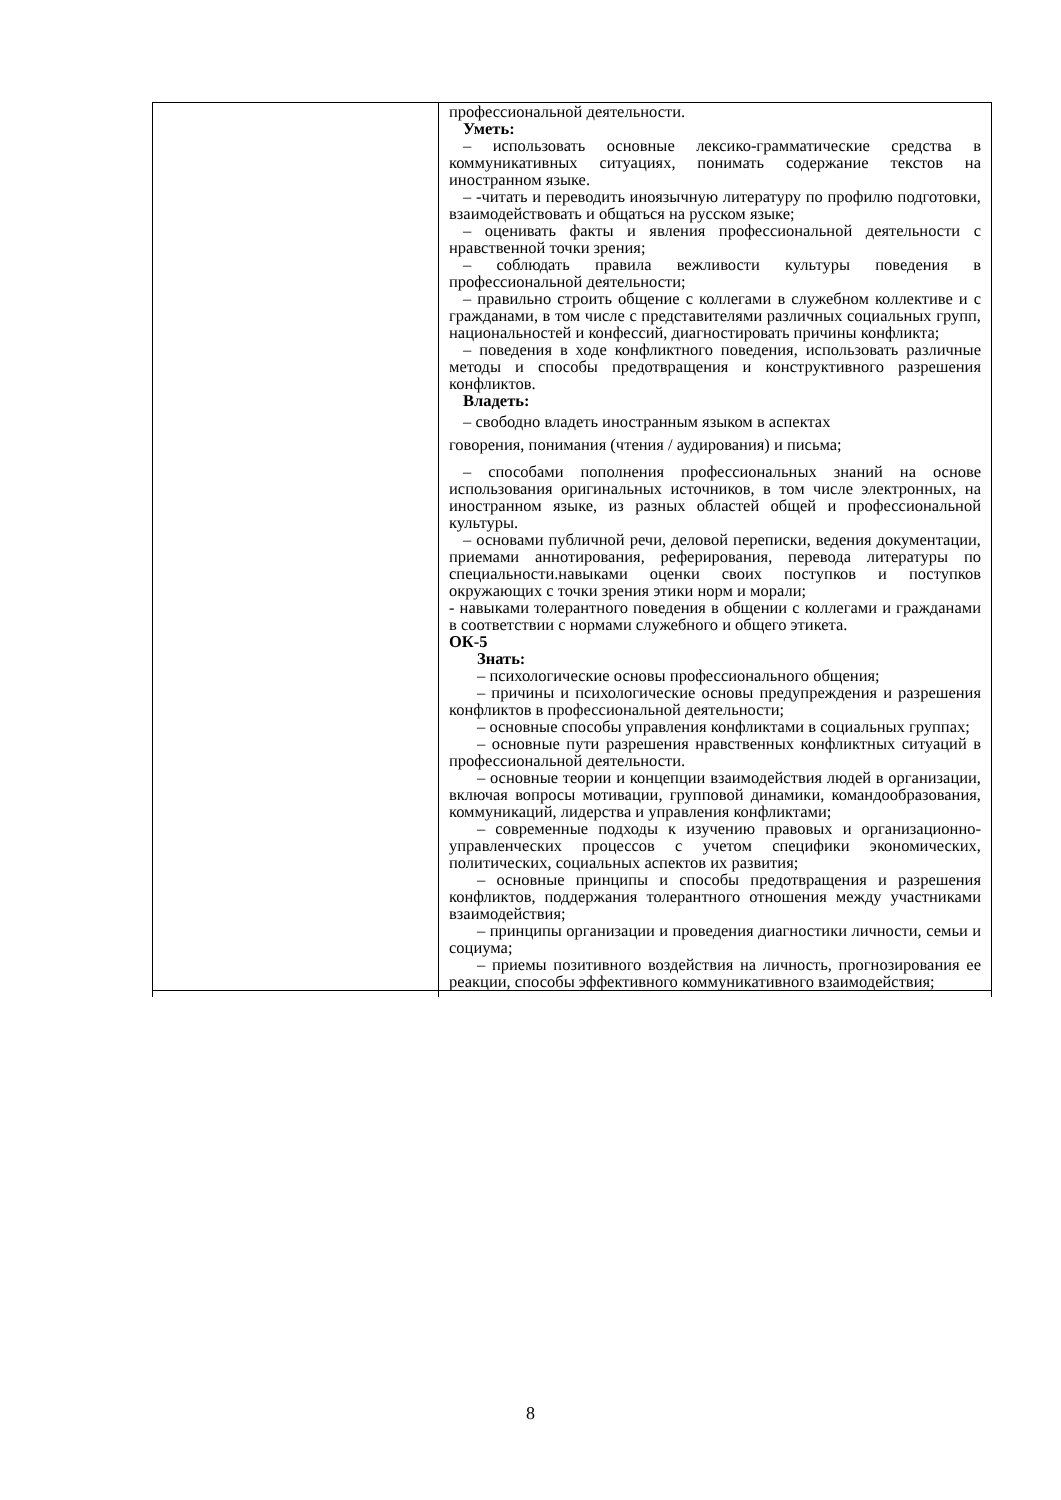| | профессиональной деятельности. Уметь: – использовать основные лексико-грамматические средства в коммуникативных ситуациях, понимать содержание текстов на иностранном языке. – -читать и переводить иноязычную литературу по профилю подготовки, взаимодействовать и общаться на русском языке; – оценивать факты и явления профессиональной деятельности с нравственной точки зрения; – соблюдать правила вежливости культуры поведения в профессиональной деятельности; – правильно строить общение с коллегами в служебном коллективе и с гражданами, в том числе с представителями различных социальных групп, национальностей и конфессий, диагностировать причины конфликта; – поведения в ходе конфликтного поведения, использовать различные методы и способы предотвращения и конструктивного разрешения конфликтов. Владеть: – свободно владеть иностранным языком в аспектах говорения, понимания (чтения / аудирования) и письма; – способами пополнения профессиональных знаний на основе использования оригинальных источников, в том числе электронных, на иностранном языке, из разных областей общей и профессиональной культуры. – основами публичной речи, деловой переписки, ведения документации, приемами аннотирования, реферирования, перевода литературы по специальности.навыками оценки своих поступков и поступков окружающих с точки зрения этики норм и морали; - навыками толерантного поведения в общении с коллегами и гражданами в соответствии с нормами служебного и общего этикета. ОК-5 Знать: – психологические основы профессионального общения; – причины и психологические основы предупреждения и разрешения конфликтов в профессиональной деятельности; – основные способы управления конфликтами в социальных группах; – основные пути разрешения нравственных конфликтных ситуаций в профессиональной деятельности. – основные теории и концепции взаимодействия людей в организации, включая вопросы мотивации, групповой динамики, командообразования, коммуникаций, лидерства и управления конфликтами; – современные подходы к изучению правовых и организационно-управленческих процессов с учетом специфики экономических, политических, социальных аспектов их развития; – основные принципы и способы предотвращения и разрешения конфликтов, поддержания толерантного отношения между участниками взаимодействия; – принципы организации и проведения диагностики личности, семьи и социума; – приемы позитивного воздействия на личность, прогнозирования ее реакции, способы эффективного коммуникативного взаимодействия; |
8